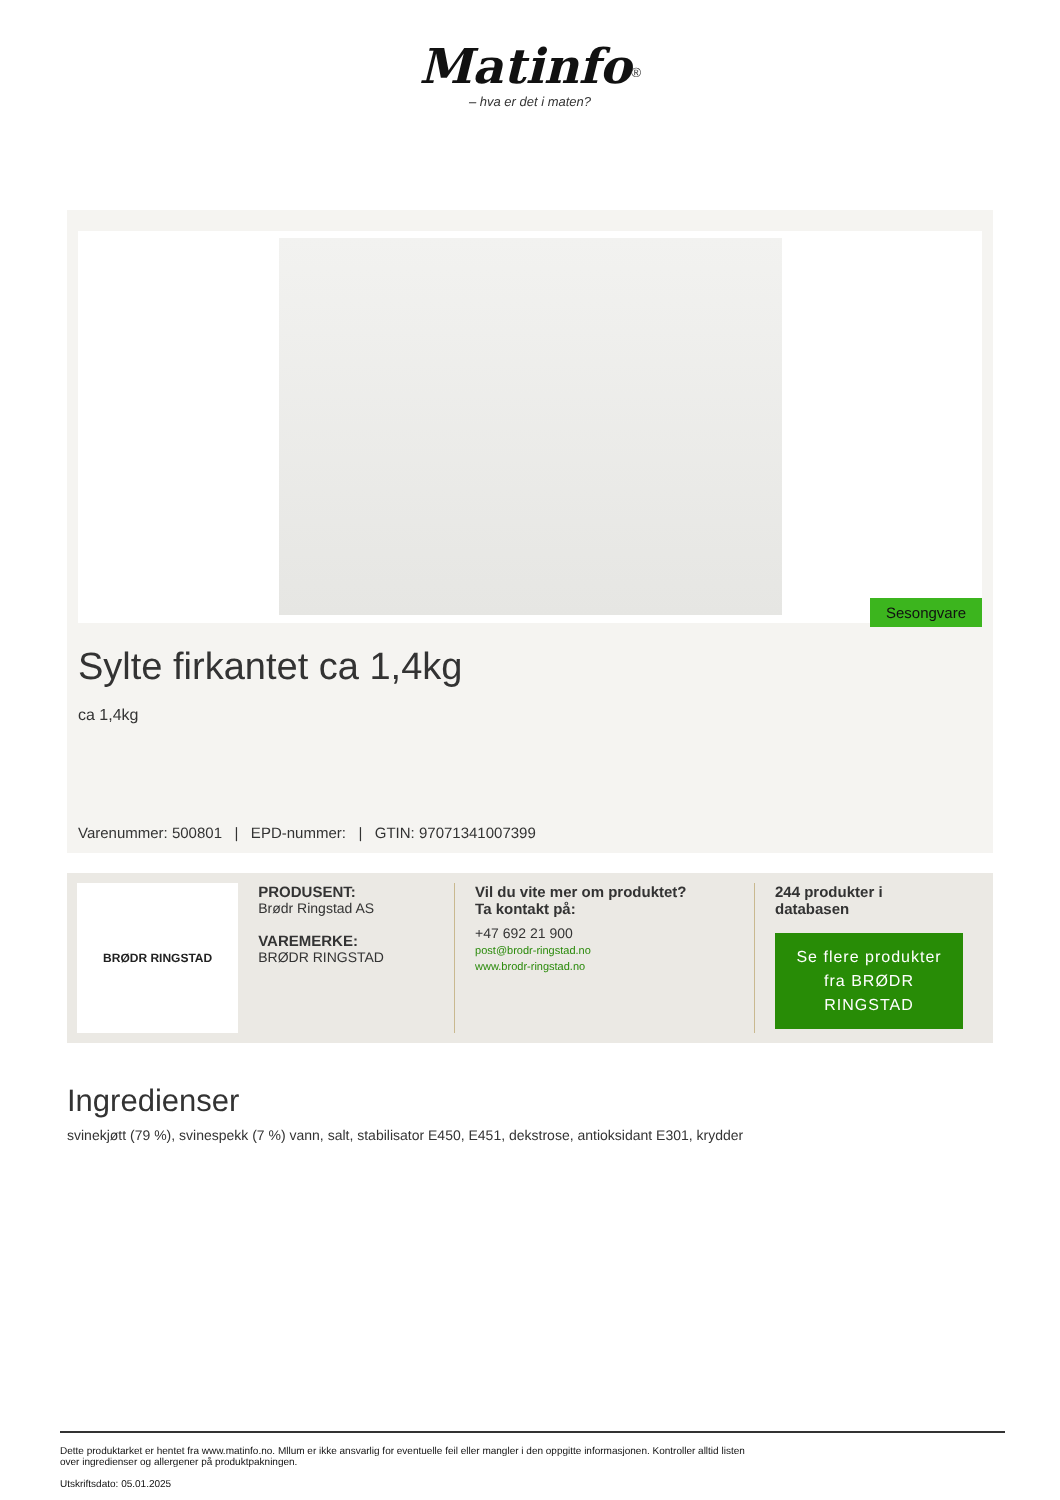Matinfo<sup>®</sup>
– hva er det i maten?
Sesongvare
Sylte firkantet ca 1,4kg
ca 1,4kg
Varenummer: 500801 | EPD-nummer: | GTIN: 97071341007399
BRØDR RINGSTAD
PRODUSENT:
Brødr Ringstad AS
VAREMERKE:
BRØDR RINGSTAD
Vil du vite mer om produktet?
Ta kontakt på:
+47 692 21 900
post@brodr-ringstad.no
www.brodr-ringstad.no
244 produkter i
databasen
Se flere produkter fra BRØDR RINGSTAD
Ingredienser
svinekjøtt (79 %), svinespekk (7 %) vann, salt, stabilisator E450, E451, dekstrose, antioksidant E301, krydder
Dette produktarket er hentet fra www.matinfo.no. Mllum er ikke ansvarlig for eventuelle feil eller mangler i den oppgitte informasjonen. Kontroller alltid listen
over ingredienser og allergener på produktpakningen.
Utskriftsdato: 05.01.2025